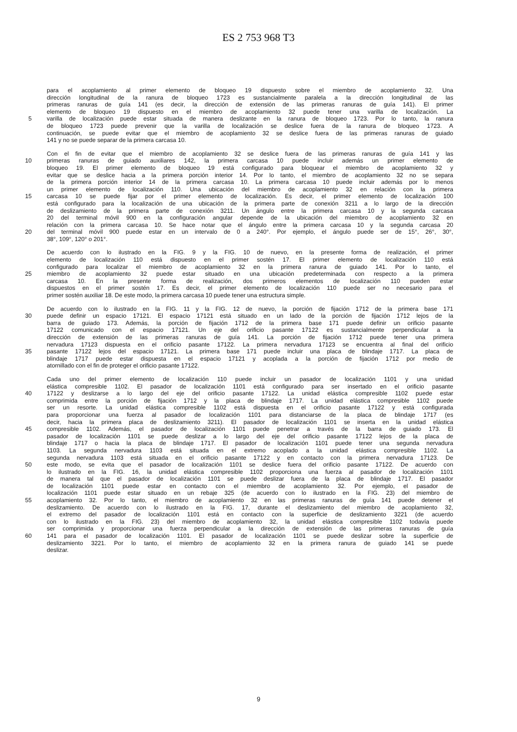ES 2 753 968 T3
para el acoplamiento al primer elemento de bloqueo 19 dispuesto sobre el miembro de acoplamiento 32. Una
dirección longitudinal de la ranura de bloqueo 1723 es sustancialmente paralela a la dirección longitudinal de las
primeras ranuras de guía 141 (es decir, la dirección de extensión de las primeras ranuras de guía 141). El primer
elemento de bloqueo 19 dispuesto en el miembro de acoplamiento 32 puede tener una varilla de localización. La
5 varilla de localización puede estar situada de manera deslizante en la ranura de bloqueo 1723. Por lo tanto, la ranura
de bloqueo 1723 puede prevenir que la varilla de localización se deslice fuera de la ranura de bloqueo 1723. A
continuación, se puede evitar que el miembro de acoplamiento 32 se deslice fuera de las primeras ranuras de guiado
141 y no se puede separar de la primera carcasa 10.
Con el fin de evitar que el miembro de acoplamiento 32 se deslice fuera de las primeras ranuras de guía 141 y las
10 primeras ranuras de guiado auxiliares 142, la primera carcasa 10 puede incluir además un primer elemento de
bloqueo 19. El primer elemento de bloqueo 19 está configurado para bloquear el miembro de acoplamiento 32 y
evitar que se deslice hacia a la primera porción interior 14. Por lo tanto, el miembro de acoplamiento 32 no se separa
de la primera porción interior 14 de la primera carcasa 10. La primera carcasa 10 puede incluir además por lo menos
un primer elemento de localización 110. Una ubicación del miembro de acoplamiento 32 en relación con la primera
15 carcasa 10 se puede fijar por el primer elemento de localización. Es decir, el primer elemento de localización 100
está configurado para la localización de una ubicación de la primera parte de conexión 3211 a lo largo de la dirección
de deslizamiento de la primera parte de conexión 3211. Un ángulo entre la primera carcasa 10 y la segunda carcasa
20 del terminal móvil 900 en la configuración angular depende de la ubicación del miembro de acoplamiento 32 en
relación con la primera carcasa 10. Se hace notar que el ángulo entre la primera carcasa 10 y la segunda carcasa 20
20 del terminal móvil 900 puede estar en un intervalo de 0 a 240°. Por ejemplo, el ángulo puede ser de 15°, 26°, 30°,
38°, 109°, 120° o 201°.
De acuerdo con lo ilustrado en la FIG. 9 y la FIG. 10 de nuevo, en la presente forma de realización, el primer
elemento de localización 110 está dispuesto en el primer sostén 17. El primer elemento de localización 110 está
configurado para localizar el miembro de acoplamiento 32 en la primera ranura de guiado 141. Por lo tanto, el
25 miembro de acoplamiento 32 puede estar situado en una ubicación predeterminada con respecto a la primera
carcasa 10. En la presente forma de realización, dos primeros elementos de localización 110 pueden estar
dispuestos en el primer sostén 17. Es decir, el primer elemento de localización 110 puede ser no necesario para el
primer sostén auxiliar 18. De este modo, la primera carcasa 10 puede tener una estructura simple.
De acuerdo con lo ilustrado en la FIG. 11 y la FIG. 12 de nuevo, la porción de fijación 1712 de la primera base 171
30 puede definir un espacio 17121. El espacio 17121 está situado en un lado de la porción de fijación 1712 lejos de la
barra de guiado 173. Además, la porción de fijación 1712 de la primera base 171 puede definir un orificio pasante
17122 comunicado con el espacio 17121. Un eje del orificio pasante 17122 es sustancialmente perpendicular a la
dirección de extensión de las primeras ranuras de guía 141. La porción de fijación 1712 puede tener una primera
nervadura 17123 dispuesta en el orificio pasante 17122. La primera nervadura 17123 se encuentra al final del orificio
35 pasante 17122 lejos del espacio 17121. La primera base 171 puede incluir una placa de blindaje 1717. La placa de
blindaje 1717 puede estar dispuesta en el espacio 17121 y acoplada a la porción de fijación 1712 por medio de
atornillado con el fin de proteger el orificio pasante 17122.
Cada uno del primer elemento de localización 110 puede incluir un pasador de localización 1101 y una unidad
elástica compresible 1102. El pasador de localización 1101 está configurado para ser insertado en el orificio pasante
40 17122 y deslizarse a lo largo del eje del orificio pasante 17122. La unidad elástica compresible 1102 puede estar
comprimida entre la porción de fijación 1712 y la placa de blindaje 1717. La unidad elástica compresible 1102 puede
ser un resorte. La unidad elástica compresible 1102 está dispuesta en el orificio pasante 17122 y está configurada
para proporcionar una fuerza al pasador de localización 1101 para distanciarse de la placa de blindaje 1717 (es
decir, hacia la primera placa de deslizamiento 3211). El pasador de localización 1101 se inserta en la unidad elástica
45 compresible 1102. Además, el pasador de localización 1101 puede penetrar a través de la barra de guiado 173. El
pasador de localización 1101 se puede deslizar a lo largo del eje del orificio pasante 17122 lejos de la placa de
blindaje 1717 o hacia la placa de blindaje 1717. El pasador de localización 1101 puede tener una segunda nervadura
1103. La segunda nervadura 1103 está situada en el extremo acoplado a la unidad elástica compresible 1102. La
segunda nervadura 1103 está situada en el orificio pasante 17122 y en contacto con la primera nervadura 17123. De
50 este modo, se evita que el pasador de localización 1101 se deslice fuera del orificio pasante 17122. De acuerdo con
lo ilustrado en la FIG. 16, la unidad elástica compresible 1102 proporciona una fuerza al pasador de localización 1101
de manera tal que el pasador de localización 1101 se puede deslizar fuera de la placa de blindaje 1717. El pasador
de localización 1101 puede estar en contacto con el miembro de acoplamiento 32. Por ejemplo, el pasador de
localización 1101 puede estar situado en un rebaje 325 (de acuerdo con lo ilustrado en la FIG. 23) del miembro de
55 acoplamiento 32. Por lo tanto, el miembro de acoplamiento 32 en las primeras ranuras de guía 141 puede detener el
deslizamiento. De acuerdo con lo ilustrado en la FIG. 17, durante el deslizamiento del miembro de acoplamiento 32,
el extremo del pasador de localización 1101 está en contacto con la superficie de deslizamiento 3221 (de acuerdo
con lo ilustrado en la FIG. 23) del miembro de acoplamiento 32, la unidad elástica compresible 1102 todavía puede
ser comprimida y proporcionar una fuerza perpendicular a la dirección de extensión de las primeras ranuras de guía
60 141 para el pasador de localización 1101. El pasador de localización 1101 se puede deslizar sobre la superficie de
deslizamiento 3221. Por lo tanto, el miembro de acoplamiento 32 en la primera ranura de guiado 141 se puede
deslizar.
9